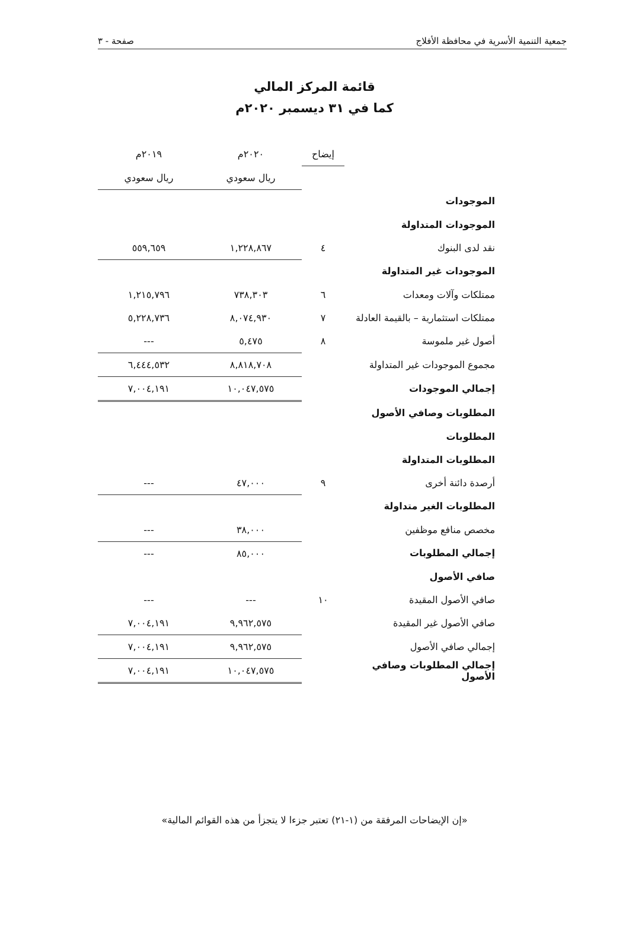جمعية التنمية الأسرية في محافظة الأفلاج صفحة - ٣
قائمة المركز المالي
كما في ٣١ ديسمبر ٢٠٢٠م
| | إيضاح | ٢٠٢٠م | ٢٠١٩م |
| --- | --- | --- | --- |
| | | ريال سعودي | ريال سعودي |
| الموجودات | | | |
| الموجودات المتداولة | | | |
| نقد لدى البنوك | ٤ | ١,٢٢٨,٨٦٧ | ٥٥٩,٦٥٩ |
| الموجودات غير المتداولة | | | |
| ممتلكات وآلات ومعدات | ٦ | ٧٣٨,٣٠٣ | ١,٢١٥,٧٩٦ |
| ممتلكات استثمارية – بالقيمة العادلة | ٧ | ٨,٠٧٤,٩٣٠ | ٥,٢٢٨,٧٣٦ |
| أصول غير ملموسة | ٨ | ٥,٤٧٥ | --- |
| مجموع الموجودات غير المتداولة | | ٨,٨١٨,٧٠٨ | ٦,٤٤٤,٥٣٢ |
| إجمالي الموجودات | | ١٠,٠٤٧,٥٧٥ | ٧,٠٠٤,١٩١ |
| المطلوبات وصافي الأصول | | | |
| المطلوبات | | | |
| المطلوبات المتداولة | | | |
| أرصدة دائنة أخرى | ٩ | ٤٧,٠٠٠ | --- |
| المطلوبات الغير متداولة | | | |
| مخصص منافع موظفين | | ٣٨,٠٠٠ | --- |
| إجمالي المطلوبات | | ٨٥,٠٠٠ | --- |
| صافي الأصول | | | |
| صافي الأصول المقيدة | ١٠ | --- | --- |
| صافي الأصول غير المقيدة | | ٩,٩٦٢,٥٧٥ | ٧,٠٠٤,١٩١ |
| إجمالي صافي الأصول | | ٩,٩٦٢,٥٧٥ | ٧,٠٠٤,١٩١ |
| إجمالي المطلوبات وصافي الأصول | | ١٠,٠٤٧,٥٧٥ | ٧,٠٠٤,١٩١ |
«إن الإيضاحات المرفقة من (١-٢١) تعتبر جزءا لا يتجزأ من هذه القوائم المالية»